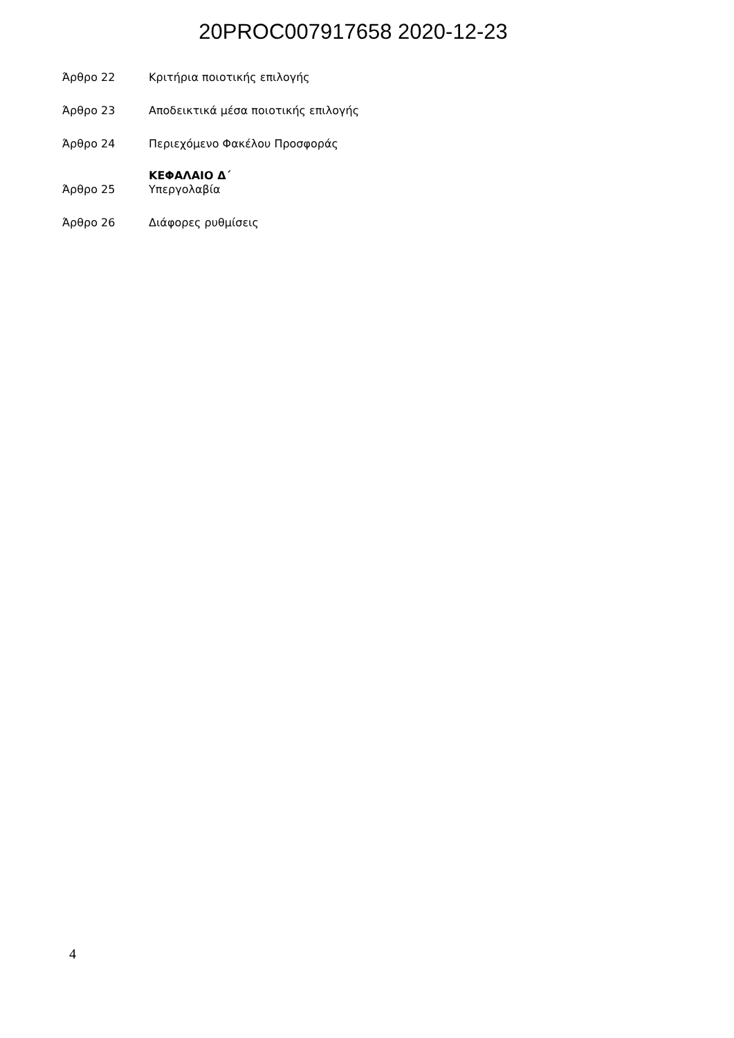20PROC007917658 2020-12-23
Άρθρο 22 Κριτήρια ποιοτικής επιλογής
Άρθρο 23 Αποδεικτικά μέσα ποιοτικής επιλογής
Άρθρο 24 Περιεχόμενο Φακέλου Προσφοράς
ΚΕΦΑΛΑΙΟ Δ΄
Άρθρο 25 Υπεργολαβία
Άρθρο 26 Διάφορες ρυθμίσεις
4